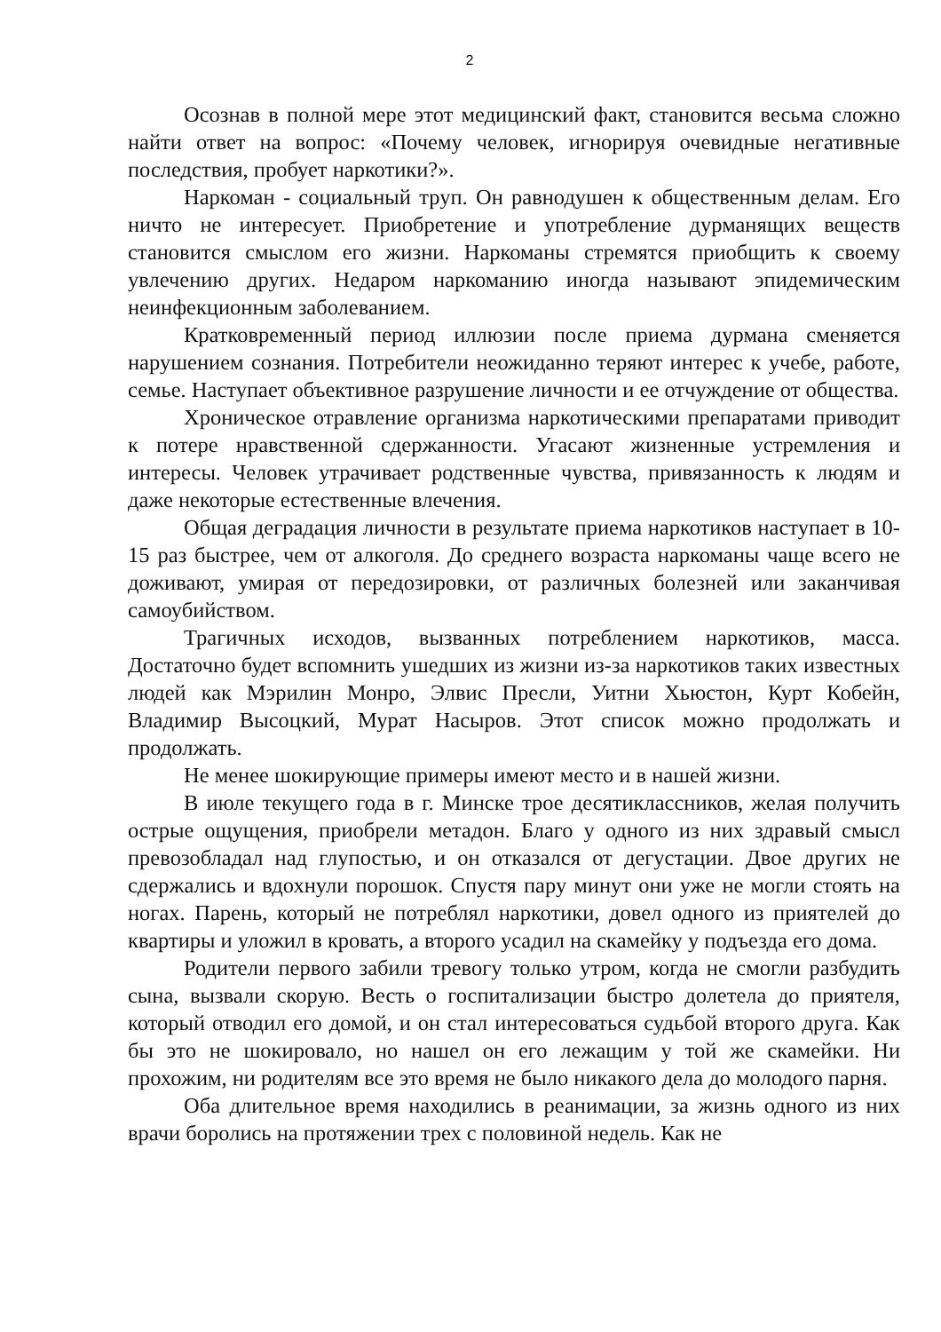2
Осознав в полной мере этот медицинский факт, становится весьма сложно найти ответ на вопрос: «Почему человек, игнорируя очевидные негативные последствия, пробует наркотики?».
Наркоман - социальный труп. Он равнодушен к общественным делам. Его ничто не интересует. Приобретение и употребление дурманящих веществ становится смыслом его жизни. Наркоманы стремятся приобщить к своему увлечению других. Недаром наркоманию иногда называют эпидемическим неинфекционным заболеванием.
Кратковременный период иллюзии после приема дурмана сменяется нарушением сознания. Потребители неожиданно теряют интерес к учебе, работе, семье. Наступает объективное разрушение личности и ее отчуждение от общества.
Хроническое отравление организма наркотическими препаратами приводит к потере нравственной сдержанности. Угасают жизненные устремления и интересы. Человек утрачивает родственные чувства, привязанность к людям и даже некоторые естественные влечения.
Общая деградация личности в результате приема наркотиков наступает в 10-15 раз быстрее, чем от алкоголя. До среднего возраста наркоманы чаще всего не доживают, умирая от передозировки, от различных болезней или заканчивая самоубийством.
Трагичных исходов, вызванных потреблением наркотиков, масса. Достаточно будет вспомнить ушедших из жизни из-за наркотиков таких известных людей как Мэрилин Монро, Элвис Пресли, Уитни Хьюстон, Курт Кобейн, Владимир Высоцкий, Мурат Насыров. Этот список можно продолжать и продолжать.
Не менее шокирующие примеры имеют место и в нашей жизни.
В июле текущего года в г. Минске трое десятиклассников, желая получить острые ощущения, приобрели метадон. Благо у одного из них здравый смысл превозобладал над глупостью, и он отказался от дегустации. Двое других не сдержались и вдохнули порошок. Спустя пару минут они уже не могли стоять на ногах. Парень, который не потреблял наркотики, довел одного из приятелей до квартиры и уложил в кровать, а второго усадил на скамейку у подъезда его дома.
Родители первого забили тревогу только утром, когда не смогли разбудить сына, вызвали скорую. Весть о госпитализации быстро долетела до приятеля, который отводил его домой, и он стал интересоваться судьбой второго друга. Как бы это не шокировало, но нашел он его лежащим у той же скамейки. Ни прохожим, ни родителям все это время не было никакого дела до молодого парня.
Оба длительное время находились в реанимации, за жизнь одного из них врачи боролись на протяжении трех с половиной недель. Как не